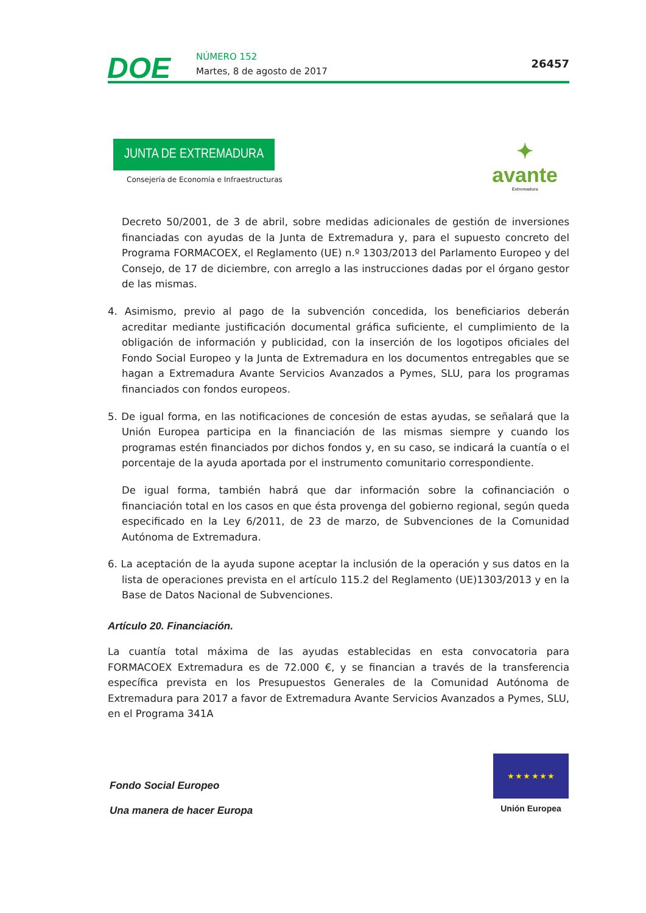DOE NÚMERO 152
Martes, 8 de agosto de 2017
26457
JUNTA DE EXTREMADURA
Consejería de Economía e Infraestructuras
✦
avante
Extremadura
Decreto 50/2001, de 3 de abril, sobre medidas adicionales de gestión de inversiones financiadas con ayudas de la Junta de Extremadura y, para el supuesto concreto del Programa FORMACOEX, el Reglamento (UE) n.º 1303/2013 del Parlamento Europeo y del Consejo, de 17 de diciembre, con arreglo a las instrucciones dadas por el órgano gestor de las mismas.
4. Asimismo, previo al pago de la subvención concedida, los beneficiarios deberán acreditar mediante justificación documental gráfica suficiente, el cumplimiento de la obligación de información y publicidad, con la inserción de los logotipos oficiales del Fondo Social Europeo y la Junta de Extremadura en los documentos entregables que se hagan a Extremadura Avante Servicios Avanzados a Pymes, SLU, para los programas financiados con fondos europeos.
5. De igual forma, en las notificaciones de concesión de estas ayudas, se señalará que la Unión Europea participa en la financiación de las mismas siempre y cuando los programas estén financiados por dichos fondos y, en su caso, se indicará la cuantía o el porcentaje de la ayuda aportada por el instrumento comunitario correspondiente.
De igual forma, también habrá que dar información sobre la cofinanciación o financiación total en los casos en que ésta provenga del gobierno regional, según queda especificado en la Ley 6/2011, de 23 de marzo, de Subvenciones de la Comunidad Autónoma de Extremadura.
6. La aceptación de la ayuda supone aceptar la inclusión de la operación y sus datos en la lista de operaciones prevista en el artículo 115.2 del Reglamento (UE)1303/2013 y en la Base de Datos Nacional de Subvenciones.
Artículo 20. Financiación.
La cuantía total máxima de las ayudas establecidas en esta convocatoria para FORMACOEX Extremadura es de 72.000 €, y se financian a través de la transferencia específica prevista en los Presupuestos Generales de la Comunidad Autónoma de Extremadura para 2017 a favor de Extremadura Avante Servicios Avanzados a Pymes, SLU, en el Programa 341A
Fondo Social Europeo
Una manera de hacer Europa
★ ★ ★ ★ ★ ★
Unión Europea